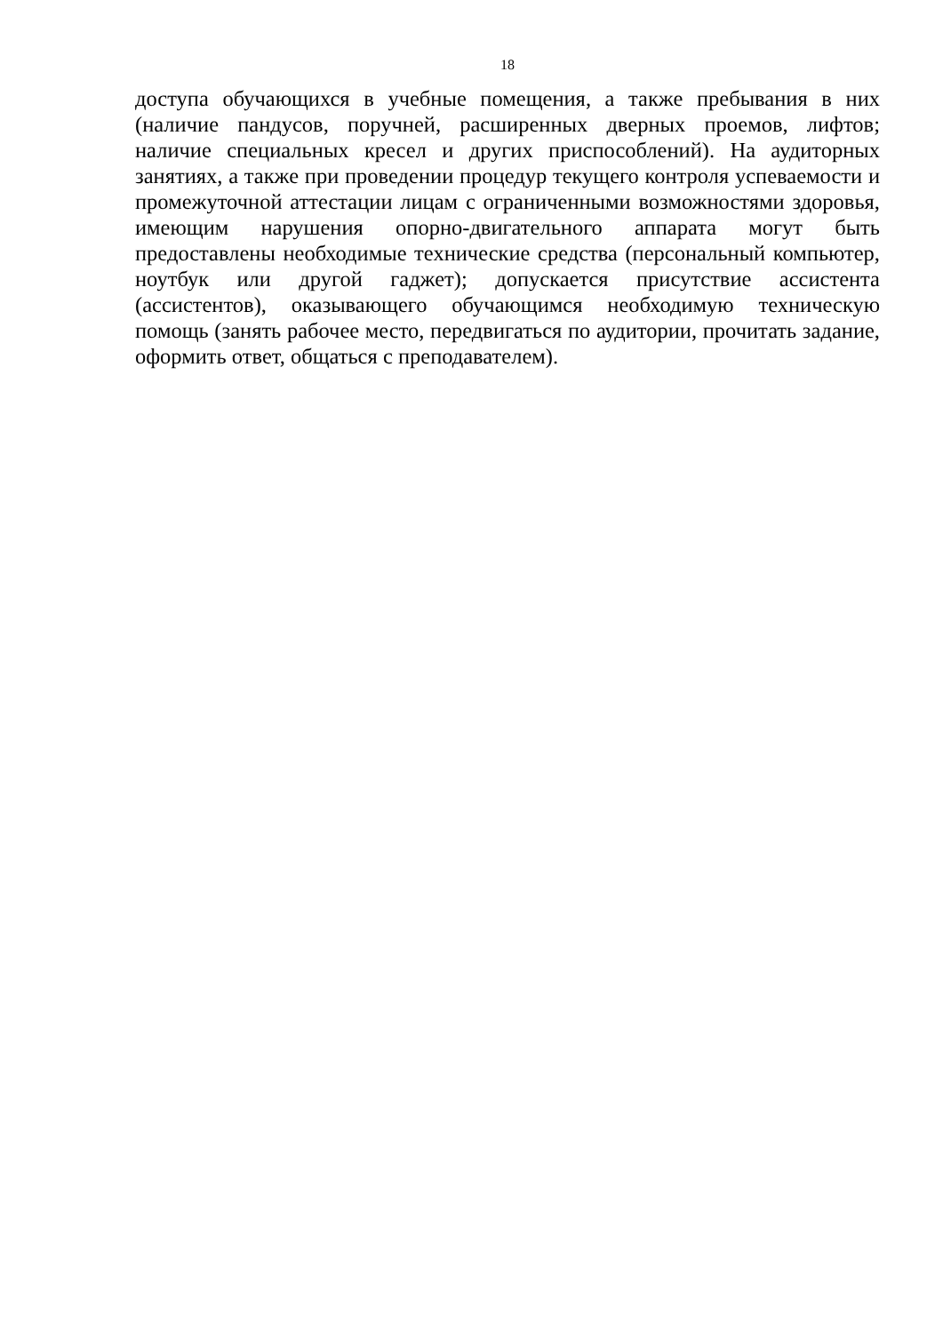18
доступа обучающихся в учебные помещения, а также пребывания в них (наличие пандусов, поручней, расширенных дверных проемов, лифтов; наличие специальных кресел и других приспособлений). На аудиторных занятиях, а также при проведении процедур текущего контроля успеваемости и промежуточной аттестации лицам с ограниченными возможностями здоровья, имеющим нарушения опорно-двигательного аппарата могут быть предоставлены необходимые технические средства (персональный компьютер, ноутбук или другой гаджет); допускается присутствие ассистента (ассистентов), оказывающего обучающимся необходимую техническую помощь (занять рабочее место, передвигаться по аудитории, прочитать задание, оформить ответ, общаться с преподавателем).